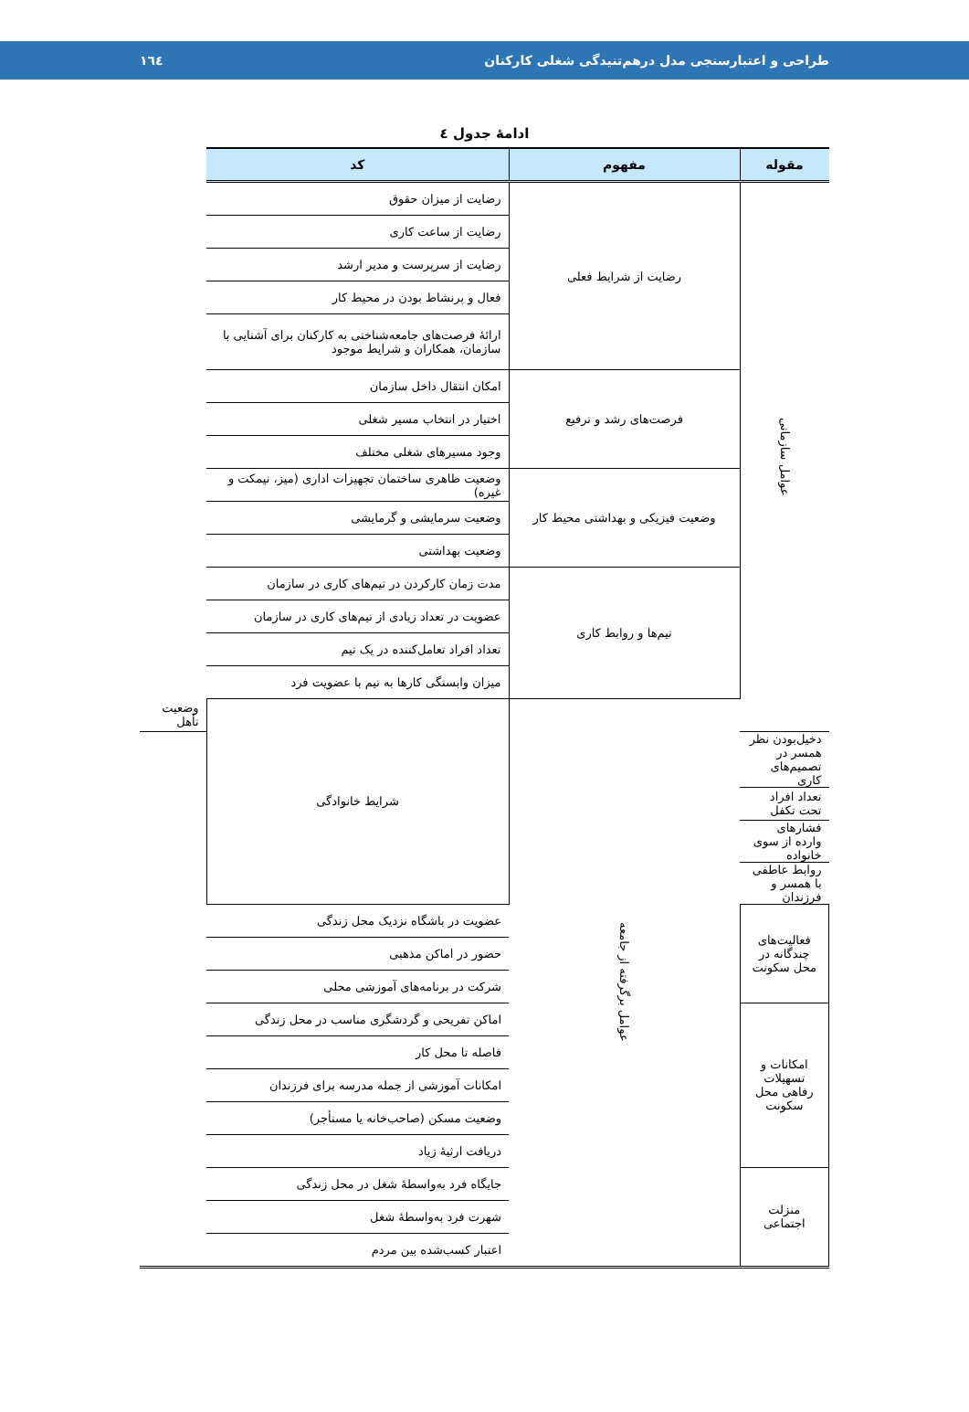طراحی و اعتبارسنجی مدل درهم‌تنیدگی شغلی کارکنان ۱٦٤
ادامهٔ جدول ٤
| مقوله | مفهوم | کد | |
| --- | --- | --- | --- |
| عوامل سازمانی | رضایت از شرایط فعلی | رضایت از میزان حقوق | |
| | | رضایت از ساعت کاری | |
| | | رضایت از سرپرست و مدیر ارشد | |
| | | فعال و پرنشاط بودن در محیط کار | |
| | | ارائهٔ فرصت‌های جامعه‌شناختی به کارکنان برای آشنایی با سازمان، همکاران و شرایط موجود | |
| | فرصت‌های رشد و ترفیع | امکان انتقال داخل سازمان | |
| | | اختیار در انتخاب مسیر شغلی | |
| | | وجود مسیرهای شغلی مختلف | |
| | وضعیت فیزیکی و بهداشتی محیط کار | وضعیت ظاهری ساختمان تجهیزات اداری (میز، نیمکت و غیره) | |
| | | وضعیت سرمایشی و گرمایشی | |
| | | وضعیت بهداشتی | |
| | تیم‌ها و روابط کاری | مدت زمان کارکردن در تیم‌های کاری در سازمان | |
| | | عضویت در تعداد زیادی از تیم‌های کاری در سازمان | |
| | | تعداد افراد تعامل‌کننده در یک تیم | |
| | | میزان وابستگی کارها به تیم با عضویت فرد | |
| | عوامل برگرفته از جامعه | شرایط خانوادگی | وضعیت تأهل |
| دخیل‌بودن نظر همسر در تصمیم‌های کاری | | | |
| تعداد افراد تحت تکفل | | | |
| فشارهای وارده از سوی خانواده | | | |
| روابط عاطفی با همسر و فرزندان | | | |
| فعالیت‌های چندگانه در محل سکونت | | عضویت در باشگاه نزدیک محل زندگی | |
| | | حضور در اماکن مذهبی | |
| | | شرکت در برنامه‌های آموزشی محلی | |
| امکانات و تسهیلات رفاهی محل سکونت | | اماکن تفریحی و گردشگری مناسب در محل زندگی | |
| | | فاصله تا محل کار | |
| | | امکانات آموزشی از جمله مدرسه برای فرزندان | |
| | | وضعیت مسکن (صاحب‌خانه یا مستأجر) | |
| | | دریافت ارثیهٔ زیاد | |
| منزلت اجتماعی | | جایگاه فرد به‌واسطهٔ شغل در محل زندگی | |
| | | شهرت فرد به‌واسطهٔ شغل | |
| | | اعتبار کسب‌شده بین مردم | |